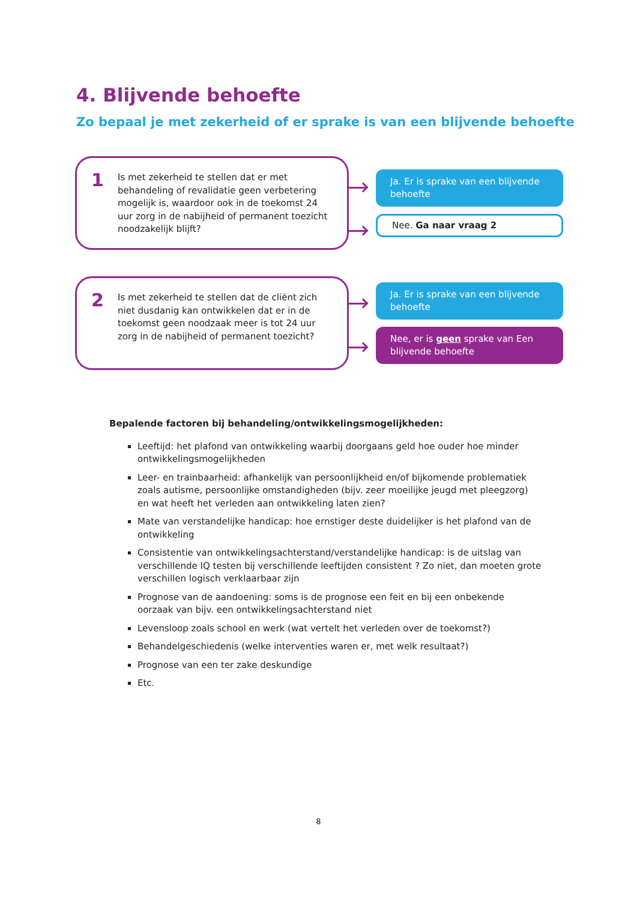4. Blijvende behoefte
Zo bepaal je met zekerheid of er sprake is van een blijvende behoefte
1
Is met zekerheid te stellen dat er met behandeling of revalidatie geen verbetering mogelijk is, waardoor ook in de toekomst 24 uur zorg in de nabijheid of permanent toezicht noodzakelijk blijft?
Ja. Er is sprake van een blijvende behoefte
Nee. Ga naar vraag 2
2
Is met zekerheid te stellen dat de cliënt zich niet dusdanig kan ontwikkelen dat er in de toekomst geen noodzaak meer is tot 24 uur zorg in de nabijheid of permanent toezicht?
Ja. Er is sprake van een blijvende behoefte
Nee, er is geen sprake van Een blijvende behoefte
Bepalende factoren bij behandeling/ontwikkelingsmogelijkheden:
Leeftijd: het plafond van ontwikkeling waarbij doorgaans geld hoe ouder hoe minder ontwikkelingsmogelijkheden
Leer- en trainbaarheid: afhankelijk van persoonlijkheid en/of bijkomende problematiek zoals autisme, persoonlijke omstandigheden (bijv. zeer moeilijke jeugd met pleegzorg) en wat heeft het verleden aan ontwikkeling laten zien?
Mate van verstandelijke handicap: hoe ernstiger deste duidelijker is het plafond van de ontwikkeling
Consistentie van ontwikkelingsachterstand/verstandelijke handicap: is de uitslag van verschillende IQ testen bij verschillende leeftijden consistent ? Zo niet, dan moeten grote verschillen logisch verklaarbaar zijn
Prognose van de aandoening: soms is de prognose een feit en bij een onbekende oorzaak van bijv. een ontwikkelingsachterstand niet
Levensloop zoals school en werk (wat vertelt het verleden over de toekomst?)
Behandelgeschiedenis (welke interventies waren er, met welk resultaat?)
Prognose van een ter zake deskundige
Etc.
8